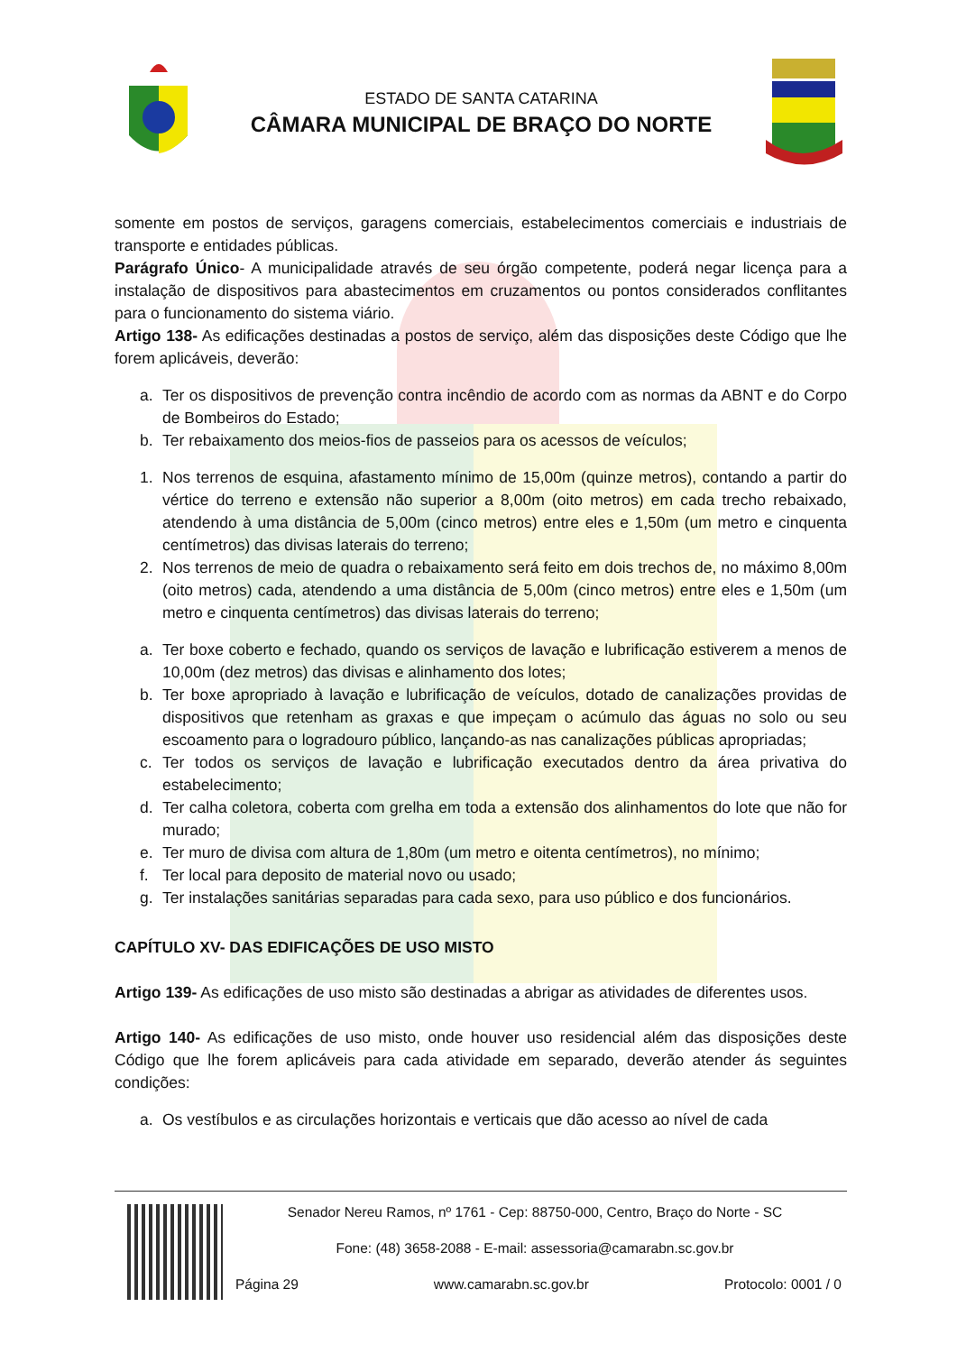ESTADO DE SANTA CATARINA
CÂMARA MUNICIPAL DE BRAÇO DO NORTE
somente em postos de serviços, garagens comerciais, estabelecimentos comerciais e industriais de transporte e entidades públicas.
Parágrafo Único- A municipalidade através de seu órgão competente, poderá negar licença para a instalação de dispositivos para abastecimentos em cruzamentos ou pontos considerados conflitantes para o funcionamento do sistema viário.
Artigo 138- As edificações destinadas a postos de serviço, além das disposições deste Código que lhe forem aplicáveis, deverão:
a. Ter os dispositivos de prevenção contra incêndio de acordo com as normas da ABNT e do Corpo de Bombeiros do Estado;
b. Ter rebaixamento dos meios-fios de passeios para os acessos de veículos;
1. Nos terrenos de esquina, afastamento mínimo de 15,00m (quinze metros), contando a partir do vértice do terreno e extensão não superior a 8,00m (oito metros) em cada trecho rebaixado, atendendo à uma distância de 5,00m (cinco metros) entre eles e 1,50m (um metro e cinquenta centímetros) das divisas laterais do terreno;
2. Nos terrenos de meio de quadra o rebaixamento será feito em dois trechos de, no máximo 8,00m (oito metros) cada, atendendo a uma distância de 5,00m (cinco metros) entre eles e 1,50m (um metro e cinquenta centímetros) das divisas laterais do terreno;
a. Ter boxe coberto e fechado, quando os serviços de lavação e lubrificação estiverem a menos de 10,00m (dez metros) das divisas e alinhamento dos lotes;
b. Ter boxe apropriado à lavação e lubrificação de veículos, dotado de canalizações providas de dispositivos que retenham as graxas e que impeçam o acúmulo das águas no solo ou seu escoamento para o logradouro público, lançando-as nas canalizações públicas apropriadas;
c. Ter todos os serviços de lavação e lubrificação executados dentro da área privativa do estabelecimento;
d. Ter calha coletora, coberta com grelha em toda a extensão dos alinhamentos do lote que não for murado;
e. Ter muro de divisa com altura de 1,80m (um metro e oitenta centímetros), no mínimo;
f. Ter local para deposito de material novo ou usado;
g. Ter instalações sanitárias separadas para cada sexo, para uso público e dos funcionários.
CAPÍTULO XV- DAS EDIFICAÇÕES DE USO MISTO
Artigo 139- As edificações de uso misto são destinadas a abrigar as atividades de diferentes usos.
Artigo 140- As edificações de uso misto, onde houver uso residencial além das disposições deste Código que lhe forem aplicáveis para cada atividade em separado, deverão atender ás seguintes condições:
a. Os vestíbulos e as circulações horizontais e verticais que dão acesso ao nível de cada
Senador Nereu Ramos, nº 1761 - Cep: 88750-000, Centro, Braço do Norte - SC
Fone: (48) 3658-2088 - E-mail: assessoria@camarabn.sc.gov.br
Página 29 www.camarabn.sc.gov.br Protocolo: 0001 / 0